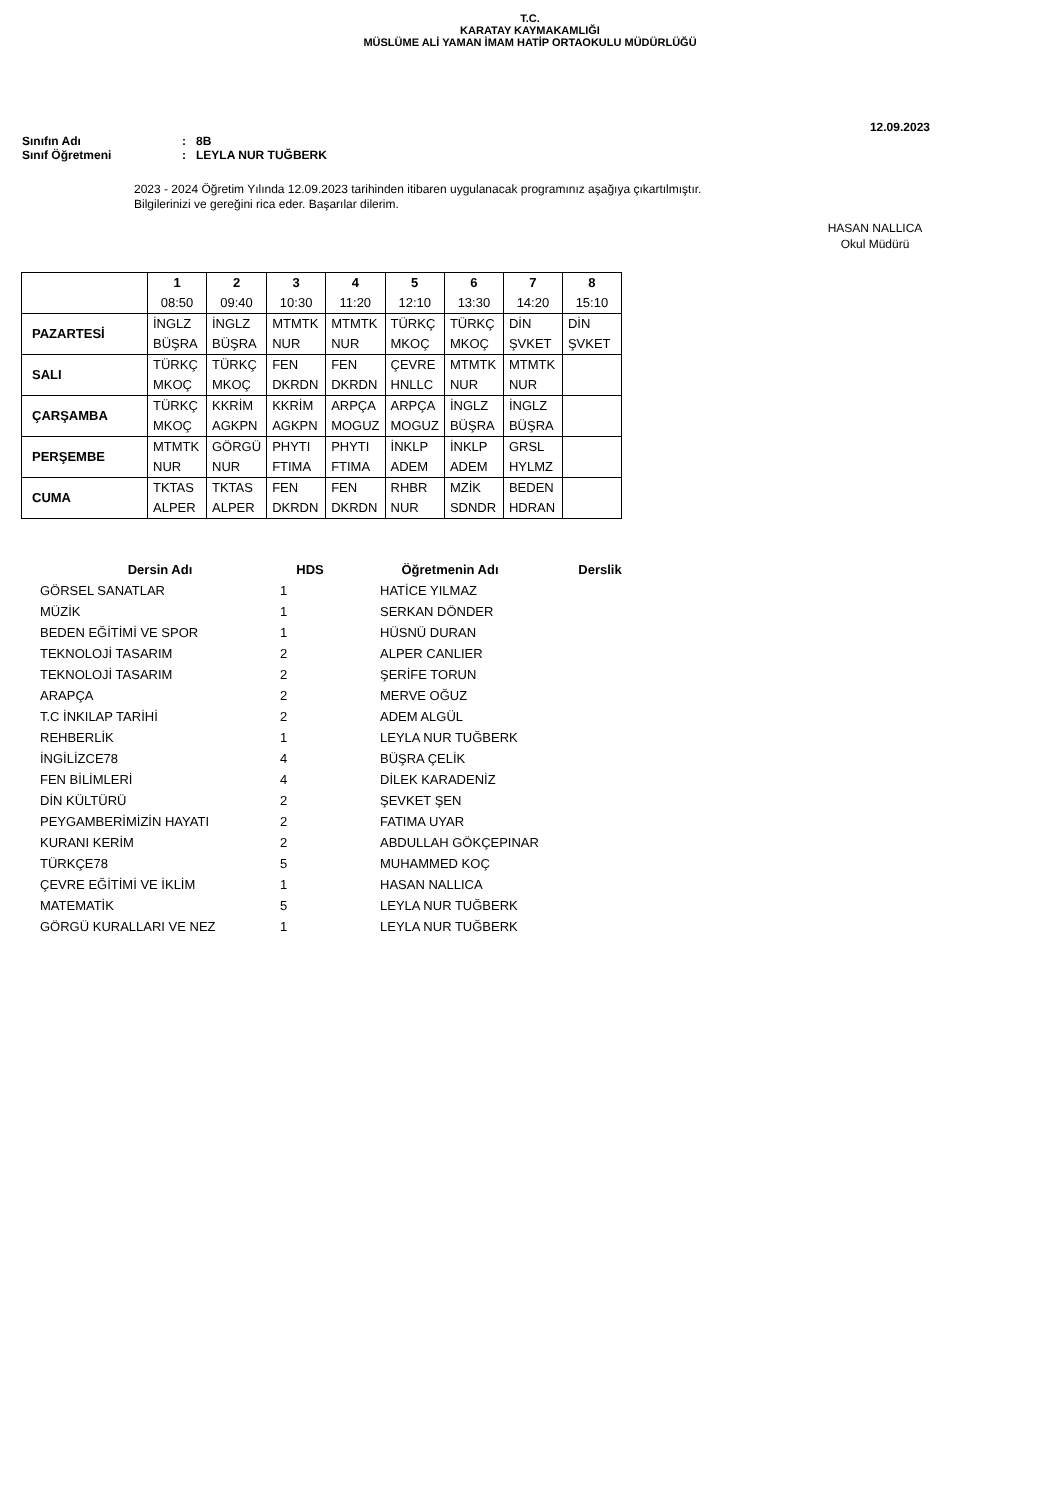T.C.
KARATAY KAYMAKAMLIĞI
MÜSLÜME ALİ YAMAN İMAM HATİP ORTAOKULU MÜDÜRLÜĞÜ
12.09.2023
Sınıfın Adı: 8B
Sınıf Öğretmeni: LEYLA NUR TUĞBERK
2023 - 2024 Öğretim Yılında 12.09.2023 tarihinden itibaren uygulanacak programınız aşağıya çıkartılmıştır.
Bilgilerinizi ve gereğini rica eder. Başarılar dilerim.
HASAN NALLICA
Okul Müdürü
| | 1 08:50 | 2 09:40 | 3 10:30 | 4 11:20 | 5 12:10 | 6 13:30 | 7 14:20 | 8 15:10 |
| --- | --- | --- | --- | --- | --- | --- | --- | --- |
| PAZARTESİ | İNGLZ BÜŞRA | İNGLZ BÜŞRA | MTMTK NUR | MTMTK NUR | TÜRKÇ MKOÇ | TÜRKÇ MKOÇ | DİN ŞVKET | DİN ŞVKET |
| SALI | TÜRKÇ MKOÇ | TÜRKÇ MKOÇ | FEN DKRDN | FEN DKRDN | ÇEVRE HNLLC | MTMTK NUR | MTMTK NUR | |
| ÇARŞAMBA | TÜRKÇ MKOÇ | KKRİM AGKPN | KKRİM AGKPN | ARPÇA MOGUZ | ARPÇA MOGUZ | İNGLZ BÜŞRA | İNGLZ BÜŞRA | |
| PERŞEMBE | MTMTK NUR | GÖRGÜ NUR | PHYTI FTIMA | PHYTI FTIMA | İNKLP ADEM | İNKLP ADEM | GRSL HYLMZ | |
| CUMA | TKTAS ALPER | TKTAS ALPER | FEN DKRDN | FEN DKRDN | RHBR NUR | MZİK SDNDR | BEDEN HDRAN | |
| Dersin Adı | HDS | Öğretmenin Adı | Derslik |
| --- | --- | --- | --- |
| GÖRSEL SANATLAR | 1 | HATİCE YILMAZ | |
| MÜZİK | 1 | SERKAN DÖNDER | |
| BEDEN EĞİTİMİ VE SPOR | 1 | HÜSNÜ DURAN | |
| TEKNOLOJİ TASARIM | 2 | ALPER CANLIER | |
| TEKNOLOJİ TASARIM | 2 | ŞERİFE TORUN | |
| ARAPÇA | 2 | MERVE OĞUZ | |
| T.C İNKILAP TARİHİ | 2 | ADEM ALGÜL | |
| REHBERLİK | 1 | LEYLA NUR TUĞBERK | |
| İNGİLİZCE78 | 4 | BÜŞRA ÇELİK | |
| FEN BİLİMLERİ | 4 | DİLEK KARADENİZ | |
| DİN KÜLTÜRÜ | 2 | ŞEVKET ŞEN | |
| PEYGAMBERİMİZİN HAYATI | 2 | FATIMA UYAR | |
| KURANI KERİM | 2 | ABDULLAH GÖKÇEPINAR | |
| TÜRKÇE78 | 5 | MUHAMMED KOÇ | |
| ÇEVRE EĞİTİMİ VE İKLİM | 1 | HASAN NALLICA | |
| MATEMATİK | 5 | LEYLA NUR TUĞBERK | |
| GÖRGÜ KURALLARI VE NEZ | 1 | LEYLA NUR TUĞBERK | |